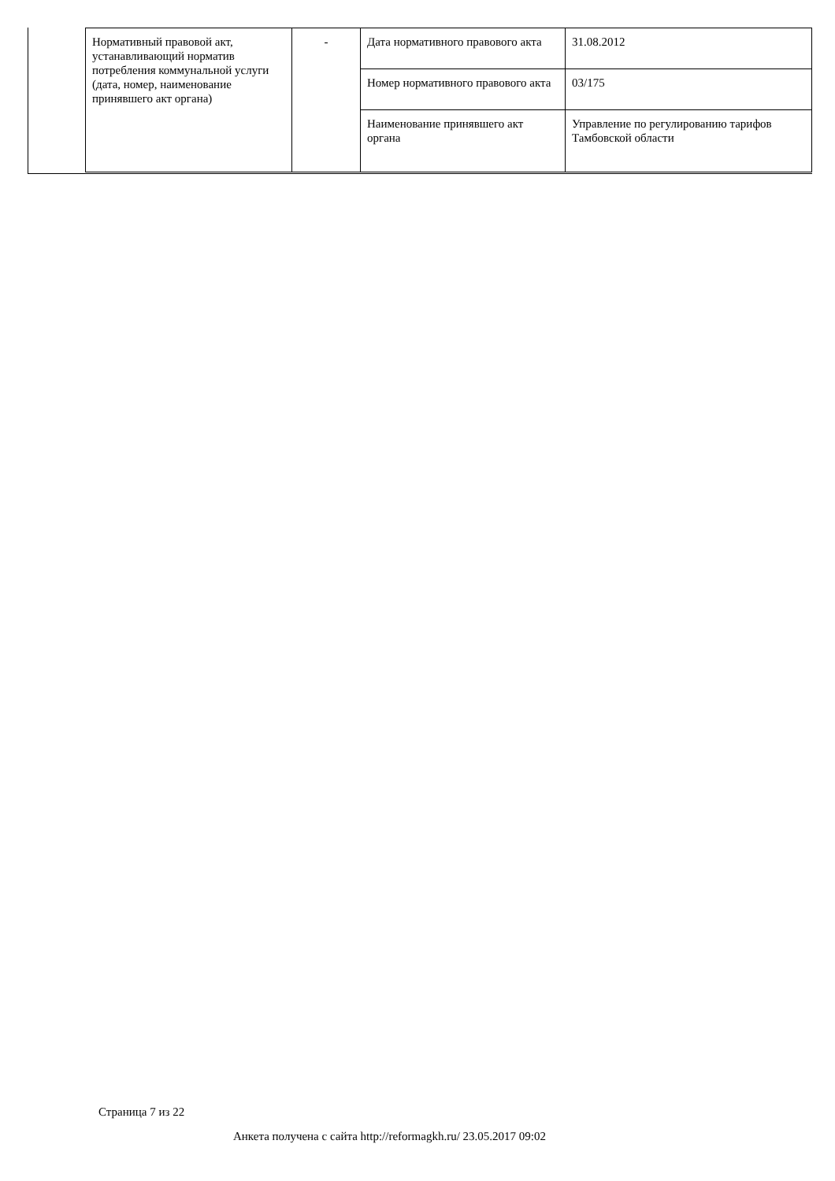| Нормативный правовой акт, устанавливающий норматив потребления коммунальной услуги (дата, номер, наименование принявшего акт органа) | - | Дата нормативного правового акта | 31.08.2012 |
| | | Номер нормативного правового акта | 03/175 |
| | | Наименование принявшего акт органа | Управление по регулированию тарифов Тамбовской области |
Страница 7 из 22
Анкета получена с сайта http://reformagkh.ru/ 23.05.2017 09:02